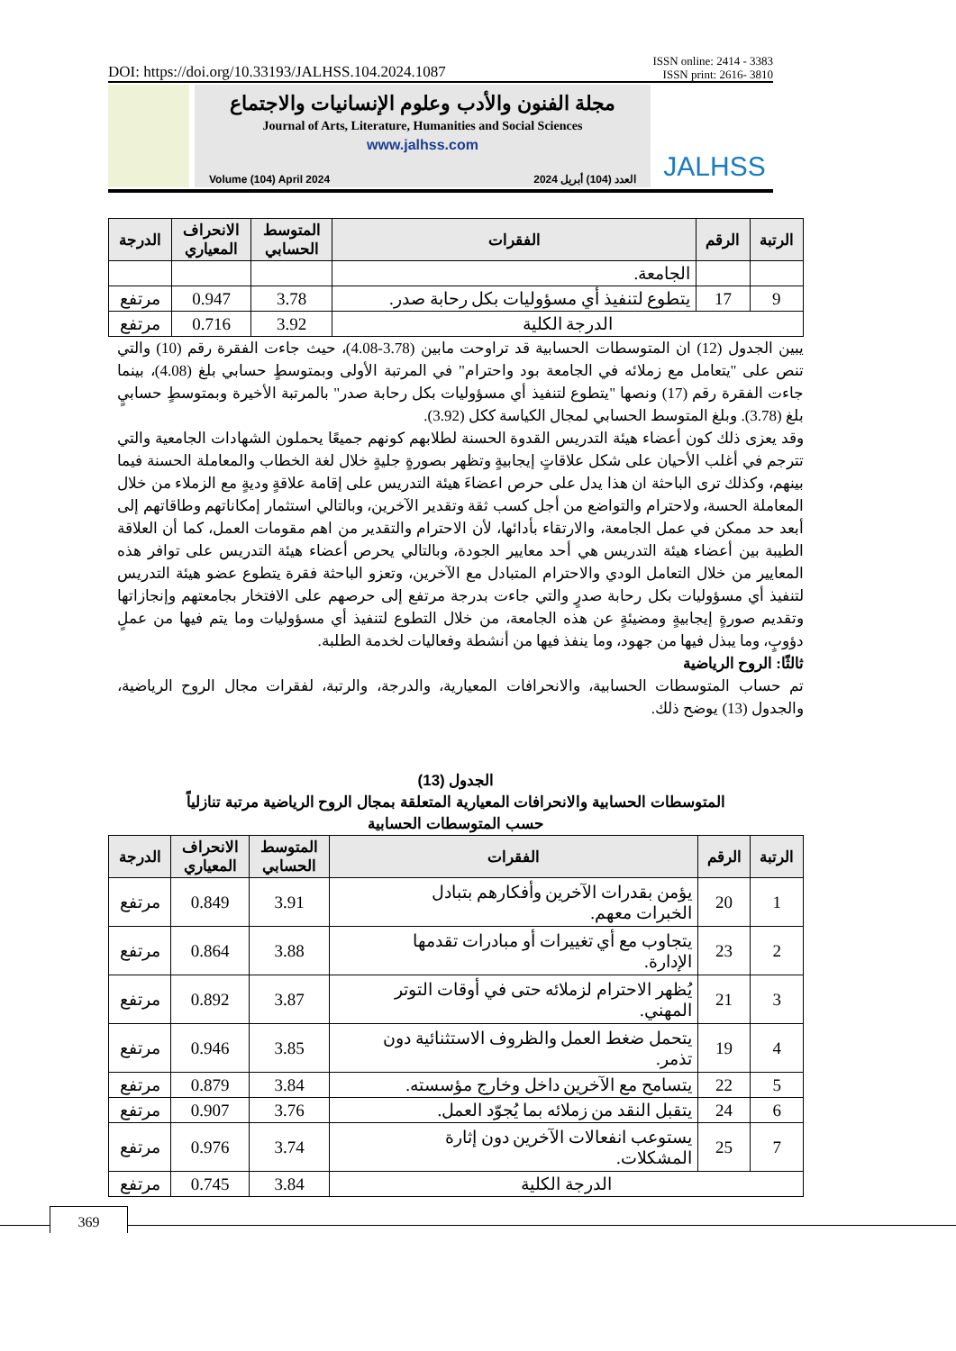DOI: https://doi.org/10.33193/JALHSS.104.2024.1087 ISSN online: 2414 - 3383
ISSN print: 2616- 3810
مجلة الفنون والأدب وعلوم الإنسانيات والاجتماع
Journal of Arts, Literature, Humanities and Social Sciences
www.jalhss.com
Volume (104) April 2024 العدد (104) أبريل 2024
JALHSS
| الرتبة | الرقم | الفقرات | المتوسط الحسابي | الانحراف المعياري | الدرجة |
| --- | --- | --- | --- | --- | --- |
| | | الجامعة. | | | |
| 9 | 17 | يتطوع لتنفيذ أي مسؤوليات بكل رحابة صدر. | 3.78 | 0.947 | مرتفع |
| الدرجة الكلية | | | 3.92 | 0.716 | مرتفع |
يبين الجدول (12) ان المتوسطات الحسابية قد تراوحت مابين (3.78-4.08)، حيث جاءت الفقرة رقم (10) والتي تنص على "يتعامل مع زملائه في الجامعة بود واحترام" في المرتبة الأولى وبمتوسطٍ حسابي بلغ (4.08)، بينما جاءت الفقرة رقم (17) ونصها "يتطوع لتنفيذ أي مسؤوليات بكل رحابة صدر" بالمرتبة الأخيرة وبمتوسطٍ حسابيٍ بلغ (3.78). وبلغ المتوسط الحسابي لمجال الكياسة ككل (3.92).
وقد يعزى ذلك كون أعضاء هيئة التدريس القدوة الحسنة لطلابهم كونهم جميعًا يحملون الشهادات الجامعية والتي تترجم في أغلب الأحيان على شكل علاقاتٍ إيجابيةٍ وتظهر بصورةٍ جليةٍ خلال لغة الخطاب والمعاملة الحسنة فيما بينهم، وكذلك ترى الباحثة ان هذا يدل على حرص اعضاءَ هيئة التدريس على إقامة علاقةٍ وديةٍ مع الزملاء من خلال المعاملة الحسة، ولاحترام والتواضع من أجل كسب ثقة وتقدير الآخرين، وبالتالي استثمار إمكاناتهم وطاقاتهم إلى أبعد حد ممكن في عمل الجامعة، والارتقاء بأدائها، لأن الاحترام والتقدير من اهم مقومات العمل، كما أن العلاقة الطيبة بين أعضاء هيئة التدريس هي أحد معايير الجودة، وبالتالي يحرص أعضاء هيئة التدريس على توافر هذه المعايير من خلال التعامل الودي والاحترام المتبادل مع الآخرين، وتعزو الباحثة فقرة يتطوع عضو هيئة التدريس لتنفيذ أي مسؤوليات بكل رحابة صدرٍ والتي جاءت بدرجة مرتفع إلى حرصهم على الافتخار بجامعتهم وإنجازاتها وتقديم صورةٍ إيجابيةٍ ومضيئةٍ عن هذه الجامعة، من خلال التطوع لتنفيذ أي مسؤوليات وما يتم فيها من عملٍ دؤوبٍ، وما يبذل فيها من جهود، وما ينفذ فيها من أنشطة وفعاليات لخدمة الطلبة.
ثالثًا: الروح الرياضية
تم حساب المتوسطات الحسابية، والانحرافات المعيارية، والدرجة، والرتبة، لفقرات مجال الروح الرياضية، والجدول (13) يوضح ذلك.
الجدول (13)
المتوسطات الحسابية والانحرافات المعيارية المتعلقة بمجال الروح الرياضية مرتبة تنازلياً
حسب المتوسطات الحسابية
| الرتبة | الرقم | الفقرات | المتوسط الحسابي | الانحراف المعياري | الدرجة |
| --- | --- | --- | --- | --- | --- |
| 1 | 20 | يؤمن بقدرات الآخرين وأفكارهم بتبادل الخبرات معهم. | 3.91 | 0.849 | مرتفع |
| 2 | 23 | يتجاوب مع أي تغييرات أو مبادرات تقدمها الإدارة. | 3.88 | 0.864 | مرتفع |
| 3 | 21 | يُظهر الاحترام لزملائه حتى في أوقات التوتر المهني. | 3.87 | 0.892 | مرتفع |
| 4 | 19 | يتحمل ضغط العمل والظروف الاستثنائية دون تذمر. | 3.85 | 0.946 | مرتفع |
| 5 | 22 | يتسامح مع الآخرين داخل وخارج مؤسسته. | 3.84 | 0.879 | مرتفع |
| 6 | 24 | يتقبل النقد من زملائه بما يُجوّد العمل. | 3.76 | 0.907 | مرتفع |
| 7 | 25 | يستوعب انفعالات الآخرين دون إثارة المشكلات. | 3.74 | 0.976 | مرتفع |
| الدرجة الكلية | | | 3.84 | 0.745 | مرتفع |
369